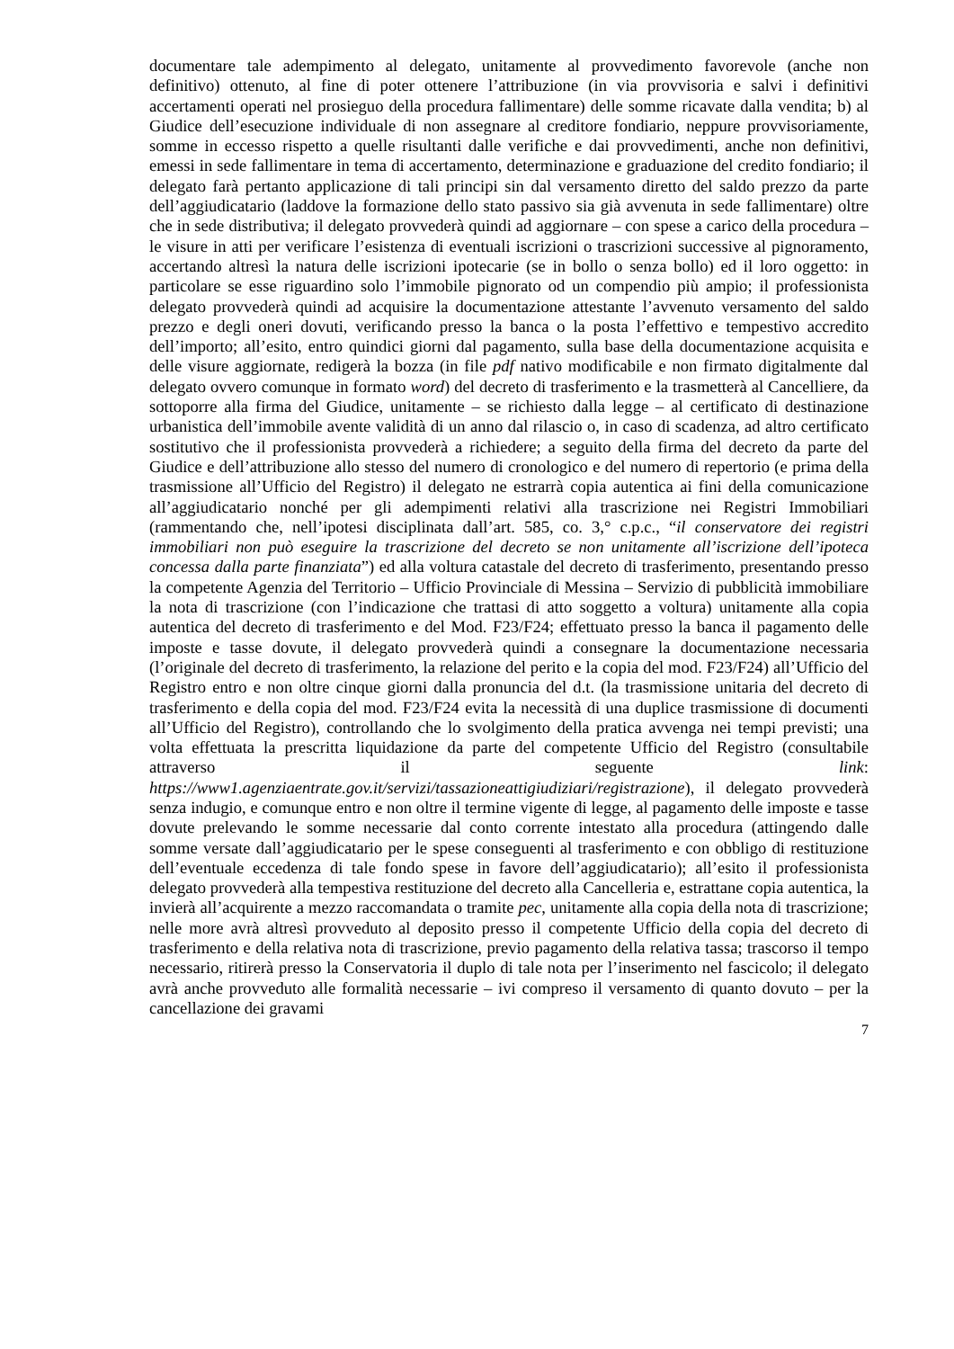documentare tale adempimento al delegato, unitamente al provvedimento favorevole (anche non definitivo) ottenuto, al fine di poter ottenere l’attribuzione (in via provvisoria e salvi i definitivi accertamenti operati nel prosieguo della procedura fallimentare) delle somme ricavate dalla vendita; b) al Giudice dell’esecuzione individuale di non assegnare al creditore fondiario, neppure provvisoriamente, somme in eccesso rispetto a quelle risultanti dalle verifiche e dai provvedimenti, anche non definitivi, emessi in sede fallimentare in tema di accertamento, determinazione e graduazione del credito fondiario; il delegato farà pertanto applicazione di tali principi sin dal versamento diretto del saldo prezzo da parte dell’aggiudicatario (laddove la formazione dello stato passivo sia già avvenuta in sede fallimentare) oltre che in sede distributiva; il delegato provvederà quindi ad aggiornare – con spese a carico della procedura – le visure in atti per verificare l’esistenza di eventuali iscrizioni o trascrizioni successive al pignoramento, accertando altresì la natura delle iscrizioni ipotecarie (se in bollo o senza bollo) ed il loro oggetto: in particolare se esse riguardino solo l’immobile pignorato od un compendio più ampio; il professionista delegato provvederà quindi ad acquisire la documentazione attestante l’avvenuto versamento del saldo prezzo e degli oneri dovuti, verificando presso la banca o la posta l’effettivo e tempestivo accredito dell’importo; all’esito, entro quindici giorni dal pagamento, sulla base della documentazione acquisita e delle visure aggiornate, redigerà la bozza (in file pdf nativo modificabile e non firmato digitalmente dal delegato ovvero comunque in formato word) del decreto di trasferimento e la trasmetterà al Cancelliere, da sottoporre alla firma del Giudice, unitamente – se richiesto dalla legge – al certificato di destinazione urbanistica dell’immobile avente validità di un anno dal rilascio o, in caso di scadenza, ad altro certificato sostitutivo che il professionista provvederà a richiedere; a seguito della firma del decreto da parte del Giudice e dell’attribuzione allo stesso del numero di cronologico e del numero di repertorio (e prima della trasmissione all’Ufficio del Registro) il delegato ne estrarrà copia autentica ai fini della comunicazione all’aggiudicatario nonché per gli adempimenti relativi alla trascrizione nei Registri Immobiliari (rammentando che, nell’ipotesi disciplinata dall’art. 585, co. 3,° c.p.c., “il conservatore dei registri immobiliari non può eseguire la trascrizione del decreto se non unitamente all’iscrizione dell’ipoteca concessa dalla parte finanziata”) ed alla voltura catastale del decreto di trasferimento, presentando presso la competente Agenzia del Territorio – Ufficio Provinciale di Messina – Servizio di pubblicità immobiliare la nota di trascrizione (con l’indicazione che trattasi di atto soggetto a voltura) unitamente alla copia autentica del decreto di trasferimento e del Mod. F23/F24; effettuato presso la banca il pagamento delle imposte e tasse dovute, il delegato provvederà quindi a consegnare la documentazione necessaria (l’originale del decreto di trasferimento, la relazione del perito e la copia del mod. F23/F24) all’Ufficio del Registro entro e non oltre cinque giorni dalla pronuncia del d.t. (la trasmissione unitaria del decreto di trasferimento e della copia del mod. F23/F24 evita la necessità di una duplice trasmissione di documenti all’Ufficio del Registro), controllando che lo svolgimento della pratica avvenga nei tempi previsti; una volta effettuata la prescritta liquidazione da parte del competente Ufficio del Registro (consultabile attraverso il seguente link: https://www1.agenziaentrate.gov.it/servizi/tassazioneattigiudiziari/registrazione), il delegato provvederà senza indugio, e comunque entro e non oltre il termine vigente di legge, al pagamento delle imposte e tasse dovute prelevando le somme necessarie dal conto corrente intestato alla procedura (attingendo dalle somme versate dall’aggiudicatario per le spese conseguenti al trasferimento e con obbligo di restituzione dell’eventuale eccedenza di tale fondo spese in favore dell’aggiudicatario); all’esito il professionista delegato provvederà alla tempestiva restituzione del decreto alla Cancelleria e, estrattane copia autentica, la invierà all’acquirente a mezzo raccomandata o tramite pec, unitamente alla copia della nota di trascrizione; nelle more avrà altresì provveduto al deposito presso il competente Ufficio della copia del decreto di trasferimento e della relativa nota di trascrizione, previo pagamento della relativa tassa; trascorso il tempo necessario, ritirerà presso la Conservatoria il duplo di tale nota per l’inserimento nel fascicolo; il delegato avrà anche provveduto alle formalità necessarie – ivi compreso il versamento di quanto dovuto – per la cancellazione dei gravami
7